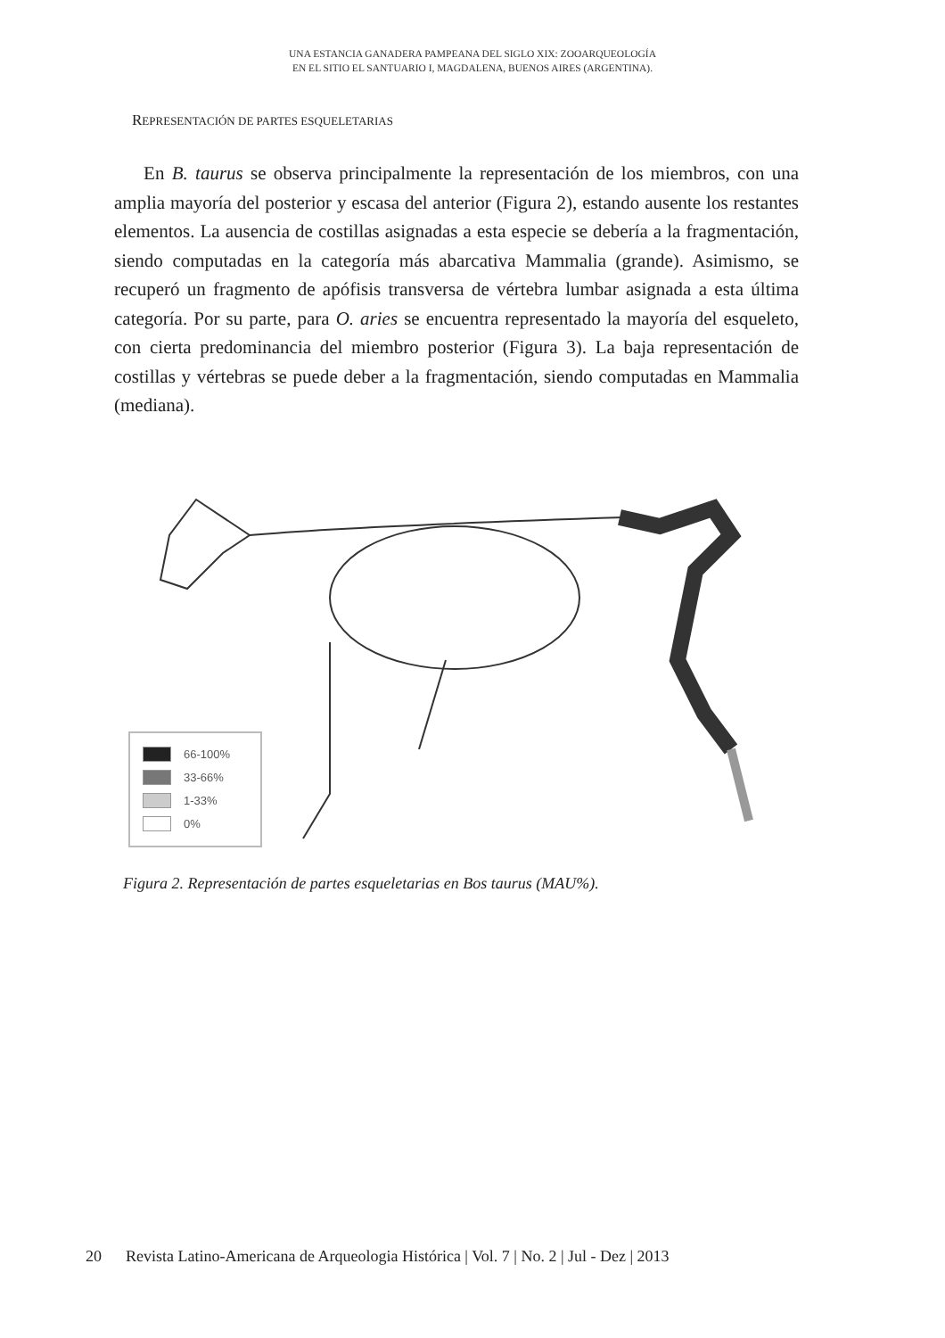UNA ESTANCIA GANADERA PAMPEANA DEL SIGLO XIX: ZOOARQUEOLOGÍA
EN EL SITIO EL SANTUARIO I, MAGDALENA, BUENOS AIRES (ARGENTINA).
REPRESENTACIÓN DE PARTES ESQUELETARIAS
En B. taurus se observa principalmente la representación de los miembros, con una amplia mayoría del posterior y escasa del anterior (Figura 2), estando ausente los restantes elementos. La ausencia de costillas asignadas a esta especie se debería a la fragmentación, siendo computadas en la categoría más abarcativa Mammalia (grande). Asimismo, se recuperó un fragmento de apófisis transversa de vértebra lumbar asignada a esta última categoría. Por su parte, para O. aries se encuentra representado la mayoría del esqueleto, con cierta predominancia del miembro posterior (Figura 3). La baja representación de costillas y vértebras se puede deber a la fragmentación, siendo computadas en Mammalia (mediana).
66-100%
33-66%
1-33%
0%
Figura 2. Representación de partes esqueletarias en Bos taurus (MAU%).
20 Revista Latino-Americana de Arqueologia Histórica | Vol. 7 | No. 2 | Jul - Dez | 2013